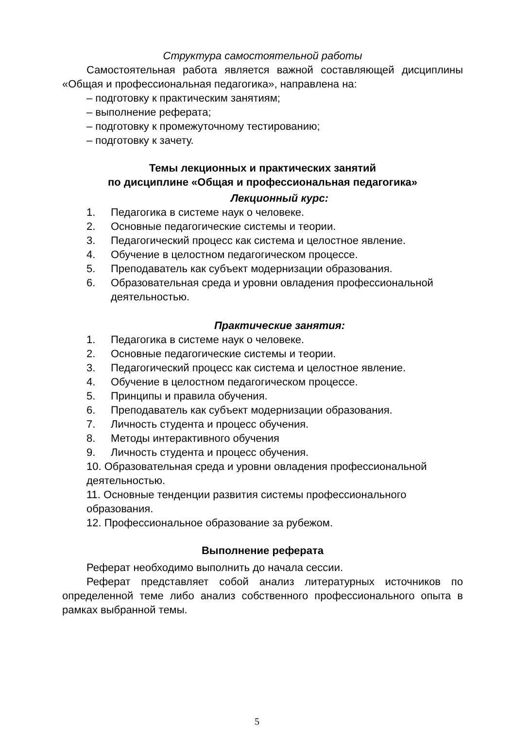Структура самостоятельной работы
Самостоятельная работа является важной составляющей дисциплины «Общая и профессиональная педагогика», направлена на:
– подготовку к практическим занятиям;
– выполнение реферата;
– подготовку к промежуточному тестированию;
– подготовку к зачету.
Темы лекционных и практических занятий
по дисциплине «Общая и профессиональная педагогика»
Лекционный курс:
1. Педагогика в системе наук о человеке.
2. Основные педагогические системы и теории.
3. Педагогический процесс как система и целостное явление.
4. Обучение в целостном педагогическом процессе.
5. Преподаватель как субъект модернизации образования.
6. Образовательная среда и уровни овладения профессиональной деятельностью.
Практические занятия:
1. Педагогика в системе наук о человеке.
2. Основные педагогические системы и теории.
3. Педагогический процесс как система и целостное явление.
4. Обучение в целостном педагогическом процессе.
5. Принципы и правила обучения.
6. Преподаватель как субъект модернизации образования.
7. Личность студента и процесс обучения.
8. Методы интерактивного обучения
9. Личность студента и процесс обучения.
10. Образовательная среда и уровни овладения профессиональной деятельностью.
11. Основные тенденции развития системы профессионального образования.
12. Профессиональное образование за рубежом.
Выполнение реферата
Реферат необходимо выполнить до начала сессии.
Реферат представляет собой анализ литературных источников по определенной теме либо анализ собственного профессионального опыта в рамках выбранной темы.
5